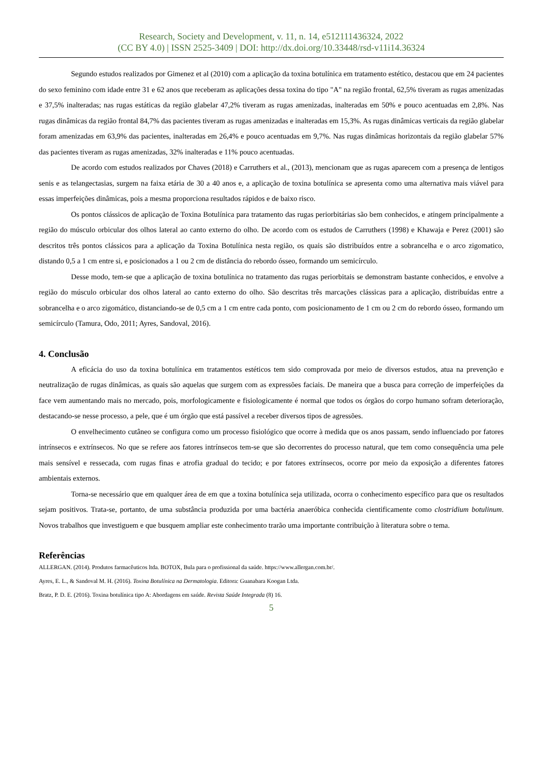Research, Society and Development, v. 11, n. 14, e512111436324, 2022
(CC BY 4.0) | ISSN 2525-3409 | DOI: http://dx.doi.org/10.33448/rsd-v11i14.36324
Segundo estudos realizados por Gimenez et al (2010) com a aplicação da toxina botulínica em tratamento estético, destacou que em 24 pacientes do sexo feminino com idade entre 31 e 62 anos que receberam as aplicações dessa toxina do tipo "A" na região frontal, 62,5% tiveram as rugas amenizadas e 37,5% inalteradas; nas rugas estáticas da região glabelar 47,2% tiveram as rugas amenizadas, inalteradas em 50% e pouco acentuadas em 2,8%. Nas rugas dinâmicas da região frontal 84,7% das pacientes tiveram as rugas amenizadas e inalteradas em 15,3%. As rugas dinâmicas verticais da região glabelar foram amenizadas em 63,9% das pacientes, inalteradas em 26,4% e pouco acentuadas em 9,7%. Nas rugas dinâmicas horizontais da região glabelar 57% das pacientes tiveram as rugas amenizadas, 32% inalteradas e 11% pouco acentuadas.
De acordo com estudos realizados por Chaves (2018) e Carruthers et al., (2013), mencionam que as rugas aparecem com a presença de lentigos senis e as telangectasias, surgem na faixa etária de 30 a 40 anos e, a aplicação de toxina botulínica se apresenta como uma alternativa mais viável para essas imperfeições dinâmicas, pois a mesma proporciona resultados rápidos e de baixo risco.
Os pontos clássicos de aplicação de Toxina Botulínica para tratamento das rugas periorbitárias são bem conhecidos, e atingem principalmente a região do músculo orbicular dos olhos lateral ao canto externo do olho. De acordo com os estudos de Carruthers (1998) e Khawaja e Perez (2001) são descritos três pontos clássicos para a aplicação da Toxina Botulínica nesta região, os quais são distribuídos entre a sobrancelha e o arco zigomatico, distando 0,5 a 1 cm entre si, e posicionados a 1 ou 2 cm de distância do rebordo ósseo, formando um semicírculo.
Desse modo, tem-se que a aplicação de toxina botulínica no tratamento das rugas periorbitais se demonstram bastante conhecidos, e envolve a região do músculo orbicular dos olhos lateral ao canto externo do olho. São descritas três marcações clássicas para a aplicação, distribuídas entre a sobrancelha e o arco zigomático, distanciando-se de 0,5 cm a 1 cm entre cada ponto, com posicionamento de 1 cm ou 2 cm do rebordo ósseo, formando um semicírculo (Tamura, Odo, 2011; Ayres, Sandoval, 2016).
4. Conclusão
A eficácia do uso da toxina botulínica em tratamentos estéticos tem sido comprovada por meio de diversos estudos, atua na prevenção e neutralização de rugas dinâmicas, as quais são aquelas que surgem com as expressões faciais. De maneira que a busca para correção de imperfeições da face vem aumentando mais no mercado, pois, morfologicamente e fisiologicamente é normal que todos os órgãos do corpo humano sofram deterioração, destacando-se nesse processo, a pele, que é um órgão que está passível a receber diversos tipos de agressões.
O envelhecimento cutâneo se configura como um processo fisiológico que ocorre à medida que os anos passam, sendo influenciado por fatores intrínsecos e extrínsecos. No que se refere aos fatores intrínsecos tem-se que são decorrentes do processo natural, que tem como consequência uma pele mais sensível e ressecada, com rugas finas e atrofia gradual do tecido; e por fatores extrínsecos, ocorre por meio da exposição a diferentes fatores ambientais externos.
Torna-se necessário que em qualquer área de em que a toxina botulínica seja utilizada, ocorra o conhecimento específico para que os resultados sejam positivos. Trata-se, portanto, de uma substância produzida por uma bactéria anaeróbica conhecida cientificamente como clostridium botulinum. Novos trabalhos que investiguem e que busquem ampliar este conhecimento trarão uma importante contribuição à literatura sobre o tema.
Referências
ALLERGAN. (2014). Produtos farmacêuticos ltda. BOTOX, Bula para o profissional da saúde. https://www.allergan.com.br/.
Ayres, E. L., & Sandoval M. H. (2016). Toxina Botulínica na Dermatologia. Editora: Guanabara Koogan Ltda.
Bratz, P. D. E. (2016). Toxina botulínica tipo A: Abordagens em saúde. Revista Saúde Integrada (8) 16.
5